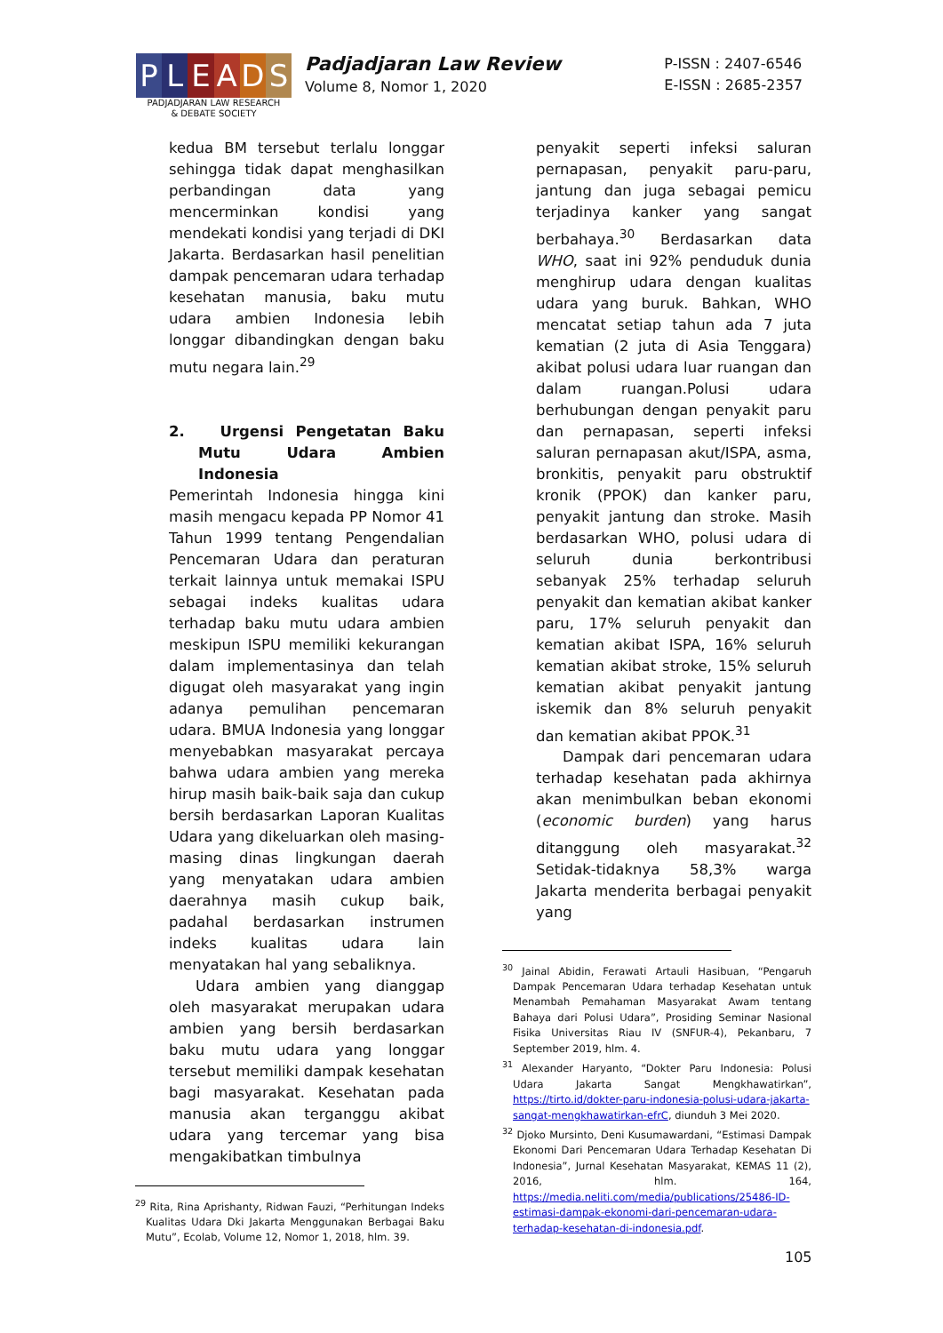P L E A D S
PADJADJARAN LAW RESEARCH
& DEBATE SOCIETY
Padjadjaran Law Review
Volume 8, Nomor 1, 2020
P-ISSN : 2407-6546
E-ISSN : 2685-2357
kedua BM tersebut terlalu longgar sehingga tidak dapat menghasilkan perbandingan data yang mencerminkan kondisi yang mendekati kondisi yang terjadi di DKI Jakarta. Berdasarkan hasil penelitian dampak pencemaran udara terhadap kesehatan manusia, baku mutu udara ambien Indonesia lebih longgar dibandingkan dengan baku mutu negara lain.<sup>29</sup>
2. Urgensi Pengetatan Baku Mutu Udara Ambien Indonesia
Pemerintah Indonesia hingga kini masih mengacu kepada PP Nomor 41 Tahun 1999 tentang Pengendalian Pencemaran Udara dan peraturan terkait lainnya untuk memakai ISPU sebagai indeks kualitas udara terhadap baku mutu udara ambien meskipun ISPU memiliki kekurangan dalam implementasinya dan telah digugat oleh masyarakat yang ingin adanya pemulihan pencemaran udara. BMUA Indonesia yang longgar menyebabkan masyarakat percaya bahwa udara ambien yang mereka hirup masih baik-baik saja dan cukup bersih berdasarkan Laporan Kualitas Udara yang dikeluarkan oleh masing-masing dinas lingkungan daerah yang menyatakan udara ambien daerahnya masih cukup baik, padahal berdasarkan instrumen indeks kualitas udara lain menyatakan hal yang sebaliknya.
Udara ambien yang dianggap oleh masyarakat merupakan udara ambien yang bersih berdasarkan baku mutu udara yang longgar tersebut memiliki dampak kesehatan bagi masyarakat. Kesehatan pada manusia akan terganggu akibat udara yang tercemar yang bisa mengakibatkan timbulnya
<sup>29</sup> Rita, Rina Aprishanty, Ridwan Fauzi, “Perhitungan Indeks Kualitas Udara Dki Jakarta Menggunakan Berbagai Baku Mutu”, Ecolab, Volume 12, Nomor 1, 2018, hlm. 39.
penyakit seperti infeksi saluran pernapasan, penyakit paru-paru, jantung dan juga sebagai pemicu terjadinya kanker yang sangat berbahaya.<sup>30</sup> Berdasarkan data WHO, saat ini 92% penduduk dunia menghirup udara dengan kualitas udara yang buruk. Bahkan, WHO mencatat setiap tahun ada 7 juta kematian (2 juta di Asia Tenggara) akibat polusi udara luar ruangan dan dalam ruangan.Polusi udara berhubungan dengan penyakit paru dan pernapasan, seperti infeksi saluran pernapasan akut/ISPA, asma, bronkitis, penyakit paru obstruktif kronik (PPOK) dan kanker paru, penyakit jantung dan stroke. Masih berdasarkan WHO, polusi udara di seluruh dunia berkontribusi sebanyak 25% terhadap seluruh penyakit dan kematian akibat kanker paru, 17% seluruh penyakit dan kematian akibat ISPA, 16% seluruh kematian akibat stroke, 15% seluruh kematian akibat penyakit jantung iskemik dan 8% seluruh penyakit dan kematian akibat PPOK.<sup>31</sup>
Dampak dari pencemaran udara terhadap kesehatan pada akhirnya akan menimbulkan beban ekonomi (economic burden) yang harus ditanggung oleh masyarakat.<sup>32</sup> Setidak-tidaknya 58,3% warga Jakarta menderita berbagai penyakit yang
<sup>30</sup> Jainal Abidin, Ferawati Artauli Hasibuan, “Pengaruh Dampak Pencemaran Udara terhadap Kesehatan untuk Menambah Pemahaman Masyarakat Awam tentang Bahaya dari Polusi Udara”, Prosiding Seminar Nasional Fisika Universitas Riau IV (SNFUR-4), Pekanbaru, 7 September 2019, hlm. 4.
<sup>31</sup> Alexander Haryanto, “Dokter Paru Indonesia: Polusi Udara Jakarta Sangat Mengkhawatirkan”, https://tirto.id/dokter-paru-indonesia-polusi-udara-jakarta-sangat-mengkhawatirkan-efrC, diunduh 3 Mei 2020.
<sup>32</sup> Djoko Mursinto, Deni Kusumawardani, “Estimasi Dampak Ekonomi Dari Pencemaran Udara Terhadap Kesehatan Di Indonesia”, Jurnal Kesehatan Masyarakat, KEMAS 11 (2), 2016, hlm. 164, https://media.neliti.com/media/publications/25486-ID-estimasi-dampak-ekonomi-dari-pencemaran-udara-terhadap-kesehatan-di-indonesia.pdf.
105